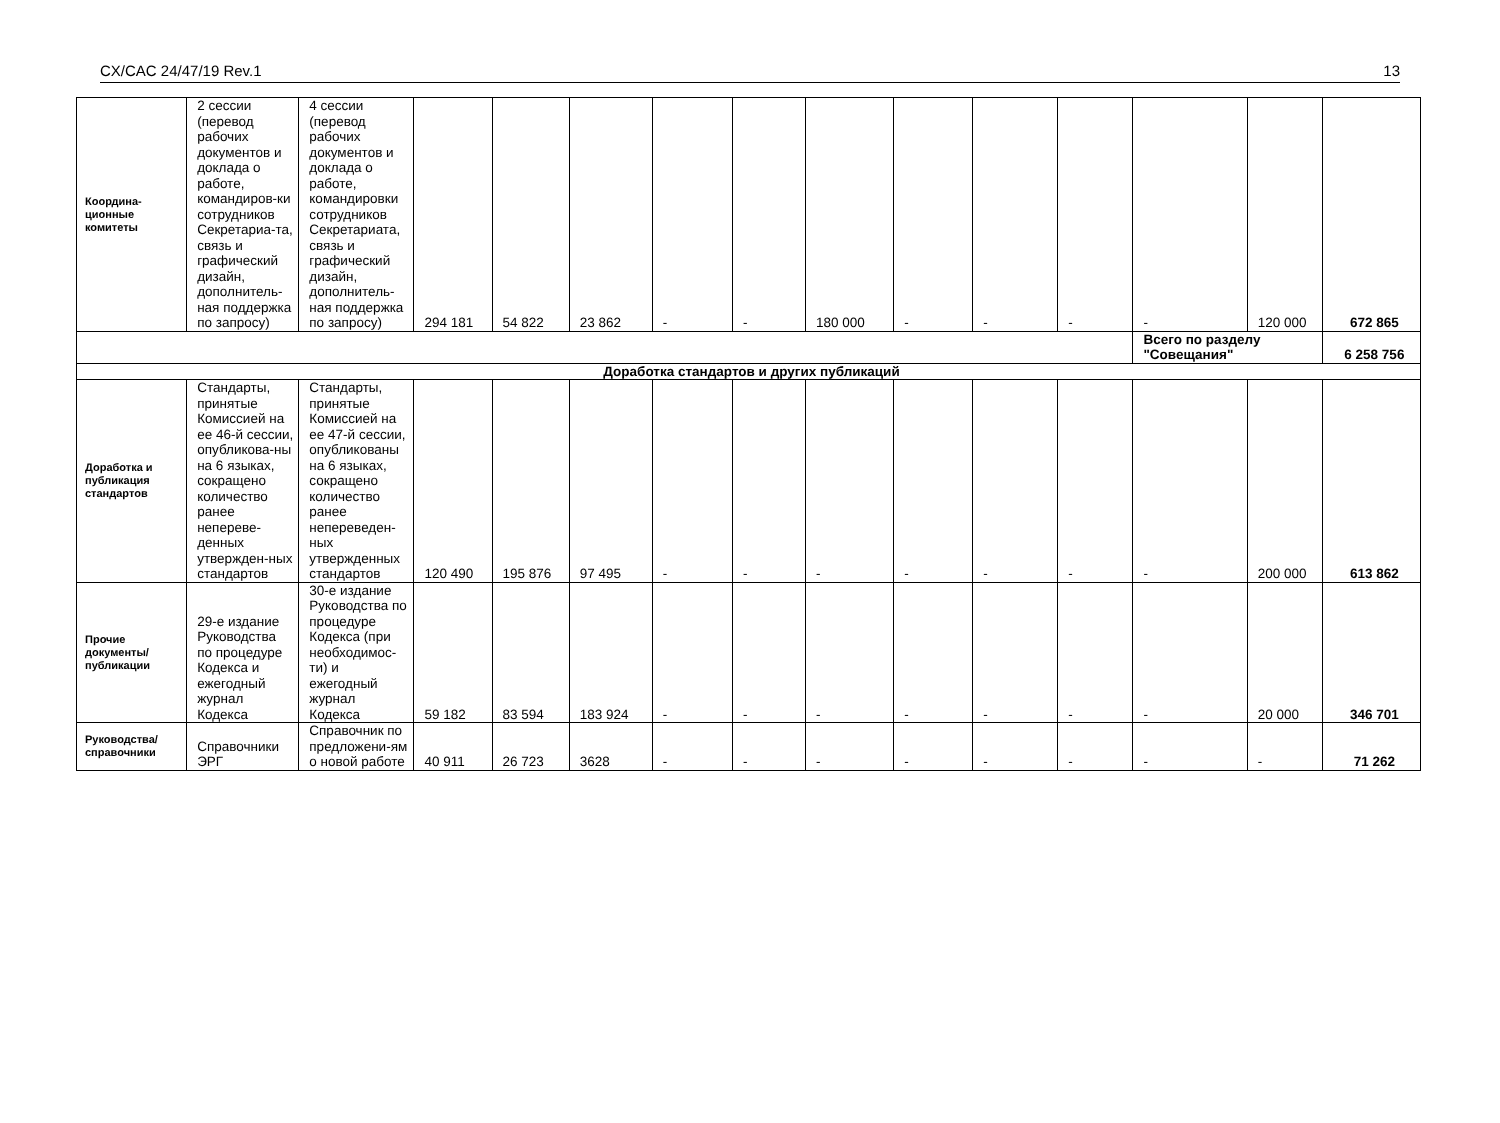CX/CAC 24/47/19 Rev.1 13
| Координа- ционные комитеты | 2 сессии (перевод рабочих документов и доклада о работе, командиров-ки сотрудников Секретариа-та, связь и графический дизайн, дополнитель-ная поддержка по запросу) | 4 сессии (перевод рабочих документов и доклада о работе, командировки сотрудников Секретариата, связь и графический дизайн, дополнитель-ная поддержка по запросу) | 294 181 | 54 822 | 23 862 | - | - | 180 000 | - | - | - | - | 120 000 | 672 865 |
| | | | | | | | | | | | | Всего по разделу "Совещания" | | 6 258 756 |
| Доработка стандартов и других публикаций | | | | | | | | | | | | | | |
| Доработка и публикация стандартов | Стандарты, принятые Комиссией на ее 46-й сессии, опубликова-ны на 6 языках, сокращено количество ранее неперeве-денных утвержден-ных стандартов | Стандарты, принятые Комиссией на ее 47-й сессии, опубликованы на 6 языках, сокращено количество ранее непереведен-ных утвержденных стандартов | 120 490 | 195 876 | 97 495 | - | - | - | - | - | - | - | 200 000 | 613 862 |
| Прочие документы/ публикации | 29-е издание Руководства по процедуре Кодекса и ежегодный журнал Кодекса | 30-е издание Руководства по процедуре Кодекса (при необходимос-ти) и ежегодный журнал Кодекса | 59 182 | 83 594 | 183 924 | - | - | - | - | - | - | - | 20 000 | 346 701 |
| Руководства/ справочники | Справочники ЭРГ | Справочник по предложени-ям о новой работе | 40 911 | 26 723 | 3628 | - | - | - | - | - | - | - | - | 71 262 |